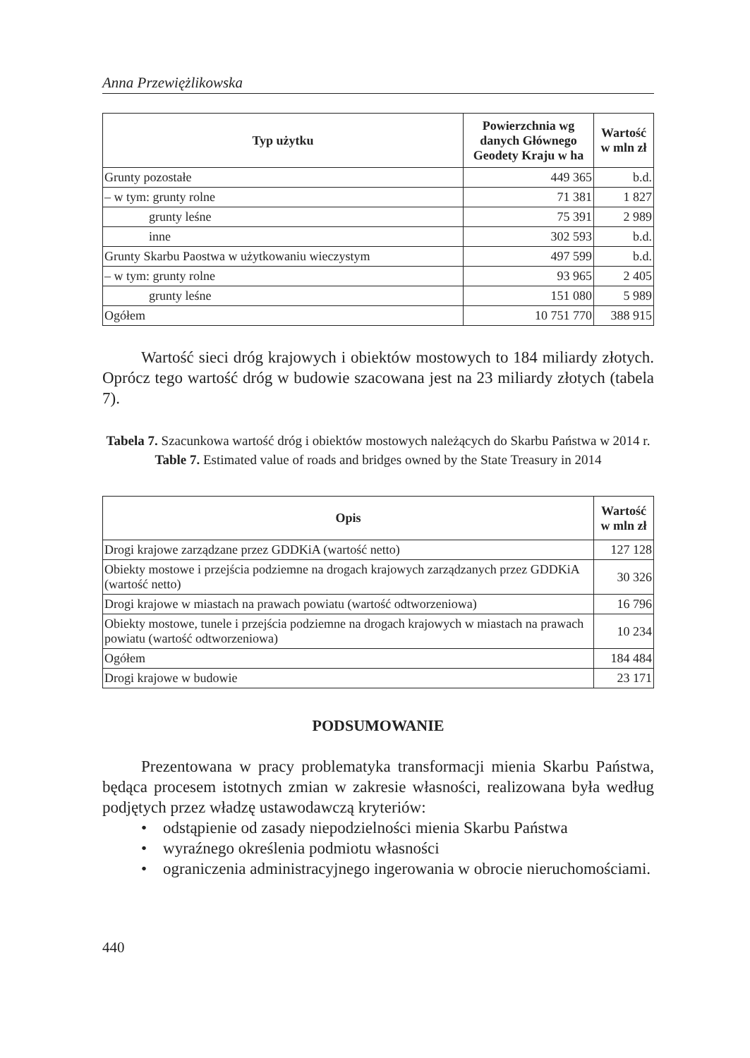Anna Przewiężlikowska
| Typ użytku | Powierzchnia wg danych Głównego Geodety Kraju w ha | Wartość w mln zł |
| --- | --- | --- |
| Grunty pozostałe | 449 365 | b.d. |
| – w tym: grunty rolne | 71 381 | 1 827 |
| grunty leśne | 75 391 | 2 989 |
| inne | 302 593 | b.d. |
| Grunty Skarbu Paostwa w użytkowaniu wieczystym | 497 599 | b.d. |
| – w tym: grunty rolne | 93 965 | 2 405 |
| grunty leśne | 151 080 | 5 989 |
| Ogółem | 10 751 770 | 388 915 |
Wartość sieci dróg krajowych i obiektów mostowych to 184 miliardy złotych. Oprócz tego wartość dróg w budowie szacowana jest na 23 miliardy złotych (tabela 7).
Tabela 7. Szacunkowa wartość dróg i obiektów mostowych należących do Skarbu Państwa w 2014 r.
Table 7. Estimated value of roads and bridges owned by the State Treasury in 2014
| Opis | Wartość w mln zł |
| --- | --- |
| Drogi krajowe zarządzane przez GDDKiA (wartość netto) | 127 128 |
| Obiekty mostowe i przejścia podziemne na drogach krajowych zarządzanych przez GDDKiA (wartość netto) | 30 326 |
| Drogi krajowe w miastach na prawach powiatu (wartość odtworzeniowa) | 16 796 |
| Obiekty mostowe, tunele i przejścia podziemne na drogach krajowych w miastach na prawach powiatu (wartość odtworzeniowa) | 10 234 |
| Ogółem | 184 484 |
| Drogi krajowe w budowie | 23 171 |
PODSUMOWANIE
Prezentowana w pracy problematyka transformacji mienia Skarbu Państwa, będąca procesem istotnych zmian w zakresie własności, realizowana była według podjętych przez władzę ustawodawczą kryteriów:
• odstąpienie od zasady niepodzielności mienia Skarbu Państwa
• wyraźnego określenia podmiotu własności
• ograniczenia administracyjnego ingerowania w obrocie nieruchomościami.
440